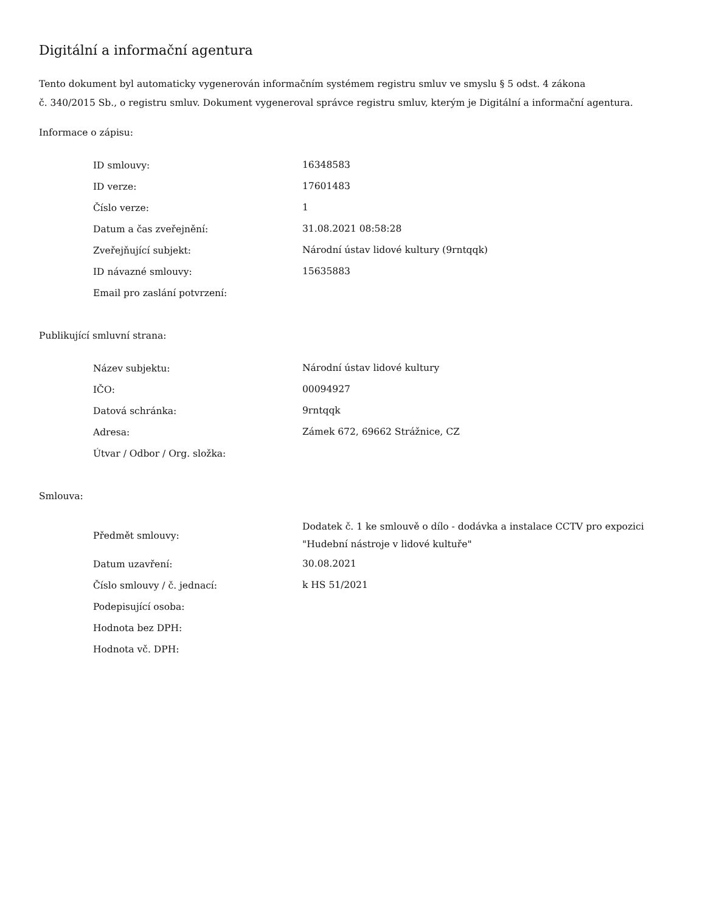Digitální a informační agentura
Tento dokument byl automaticky vygenerován informačním systémem registru smluv ve smyslu § 5 odst. 4 zákona
č. 340/2015 Sb., o registru smluv. Dokument vygeneroval správce registru smluv, kterým je Digitální a informační agentura.
Informace o zápisu:
| ID smlouvy: | 16348583 |
| ID verze: | 17601483 |
| Číslo verze: | 1 |
| Datum a čas zveřejnění: | 31.08.2021 08:58:28 |
| Zveřejňující subjekt: | Národní ústav lidové kultury (9rntqqk) |
| ID návazné smlouvy: | 15635883 |
| Email pro zaslání potvrzení: | |
Publikující smluvní strana:
| Název subjektu: | Národní ústav lidové kultury |
| IČO: | 00094927 |
| Datová schránka: | 9rntqqk |
| Adresa: | Zámek 672, 69662 Strážnice, CZ |
| Útvar / Odbor / Org. složka: | |
Smlouva:
| Předmět smlouvy: | Dodatek č. 1 ke smlouvě o dílo - dodávka a instalace CCTV pro expozici "Hudební nástroje v lidové kultuře" |
| Datum uzavření: | 30.08.2021 |
| Číslo smlouvy / č. jednací: | k HS 51/2021 |
| Podepisující osoba: | |
| Hodnota bez DPH: | |
| Hodnota vč. DPH: | |